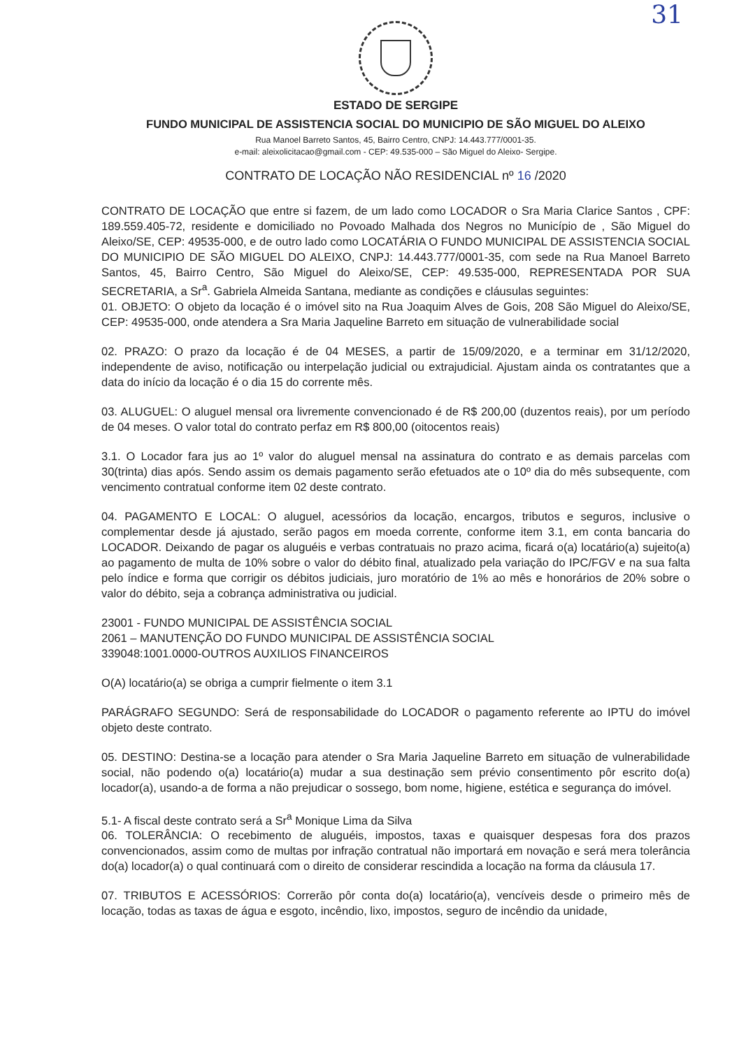31
ESTADO DE SERGIPE
FUNDO MUNICIPAL DE ASSISTENCIA SOCIAL DO MUNICIPIO DE SÃO MIGUEL DO ALEIXO
Rua Manoel Barreto Santos, 45, Bairro Centro, CNPJ: 14.443.777/0001-35.
e-mail: aleixolicitacao@gmail.com - CEP: 49.535-000 – São Miguel do Aleixo- Sergipe.
CONTRATO DE LOCAÇÃO NÃO RESIDENCIAL nº 16 /2020
CONTRATO DE LOCAÇÃO que entre si fazem, de um lado como LOCADOR o Sra Maria Clarice Santos , CPF: 189.559.405-72, residente e domiciliado no Povoado Malhada dos Negros no Município de , São Miguel do Aleixo/SE, CEP: 49535-000, e de outro lado como LOCATÁRIA O FUNDO MUNICIPAL DE ASSISTENCIA SOCIAL DO MUNICIPIO DE SÃO MIGUEL DO ALEIXO, CNPJ: 14.443.777/0001-35, com sede na Rua Manoel Barreto Santos, 45, Bairro Centro, São Miguel do Aleixo/SE, CEP: 49.535-000, REPRESENTADA POR SUA SECRETARIA, a Sr<sup>a</sup>. Gabriela Almeida Santana, mediante as condições e cláusulas seguintes:
01. OBJETO: O objeto da locação é o imóvel sito na Rua Joaquim Alves de Gois, 208 São Miguel do Aleixo/SE, CEP: 49535-000, onde atendera a Sra Maria Jaqueline Barreto em situação de vulnerabilidade social
02. PRAZO: O prazo da locação é de 04 MESES, a partir de 15/09/2020, e a terminar em 31/12/2020, independente de aviso, notificação ou interpelação judicial ou extrajudicial. Ajustam ainda os contratantes que a data do início da locação é o dia 15 do corrente mês.
03. ALUGUEL: O aluguel mensal ora livremente convencionado é de R$ 200,00 (duzentos reais), por um período de 04 meses. O valor total do contrato perfaz em R$ 800,00 (oitocentos reais)
3.1. O Locador fara jus ao 1º valor do aluguel mensal na assinatura do contrato e as demais parcelas com 30(trinta) dias após. Sendo assim os demais pagamento serão efetuados ate o 10º dia do mês subsequente, com vencimento contratual conforme item 02 deste contrato.
04. PAGAMENTO E LOCAL: O aluguel, acessórios da locação, encargos, tributos e seguros, inclusive o complementar desde já ajustado, serão pagos em moeda corrente, conforme item 3.1, em conta bancaria do LOCADOR. Deixando de pagar os aluguéis e verbas contratuais no prazo acima, ficará o(a) locatário(a) sujeito(a) ao pagamento de multa de 10% sobre o valor do débito final, atualizado pela variação do IPC/FGV e na sua falta pelo índice e forma que corrigir os débitos judiciais, juro moratório de 1% ao mês e honorários de 20% sobre o valor do débito, seja a cobrança administrativa ou judicial.
23001 - FUNDO MUNICIPAL DE ASSISTÊNCIA SOCIAL
2061 – MANUTENÇÃO DO FUNDO MUNICIPAL DE ASSISTÊNCIA SOCIAL
339048:1001.0000-OUTROS AUXILIOS FINANCEIROS
O(A) locatário(a) se obriga a cumprir fielmente o item 3.1
PARÁGRAFO SEGUNDO: Será de responsabilidade do LOCADOR o pagamento referente ao IPTU do imóvel objeto deste contrato.
05. DESTINO: Destina-se a locação para atender o Sra Maria Jaqueline Barreto em situação de vulnerabilidade social, não podendo o(a) locatário(a) mudar a sua destinação sem prévio consentimento pôr escrito do(a) locador(a), usando-a de forma a não prejudicar o sossego, bom nome, higiene, estética e segurança do imóvel.
5.1- A fiscal deste contrato será a Sr<sup>a</sup> Monique Lima da Silva
06. TOLERÂNCIA: O recebimento de aluguéis, impostos, taxas e quaisquer despesas fora dos prazos convencionados, assim como de multas por infração contratual não importará em novação e será mera tolerância do(a) locador(a) o qual continuará com o direito de considerar rescindida a locação na forma da cláusula 17.
07. TRIBUTOS E ACESSÓRIOS: Correrão pôr conta do(a) locatário(a), vencíveis desde o primeiro mês de locação, todas as taxas de água e esgoto, incêndio, lixo, impostos, seguro de incêndio da unidade,